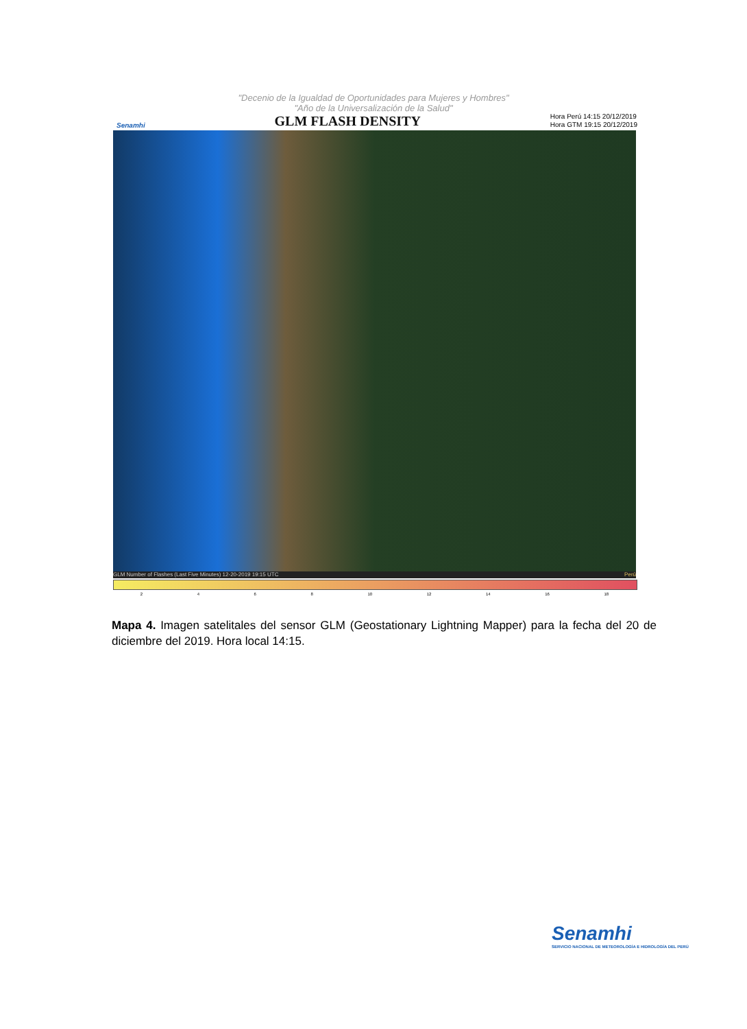"Decenio de la Igualdad de Oportunidades para Mujeres y Hombres"
"Año de la Universalización de la Salud"
Senamhi GLM FLASH DENSITY Hora Perú 14:15 20/12/2019
Hora GTM 19:15 20/12/2019
GLM Number of Flashes (Last Five Minutes) 12-20-2019 19:15 UTC Perú
2 4 6 8 10 12 14 16 18
Mapa 4. Imagen satelitales del sensor GLM (Geostationary Lightning Mapper) para la fecha del 20 de diciembre del 2019. Hora local 14:15.
Senamhi
SERVICIO NACIONAL DE METEOROLOGÍA E HIDROLOGÍA DEL PERÚ